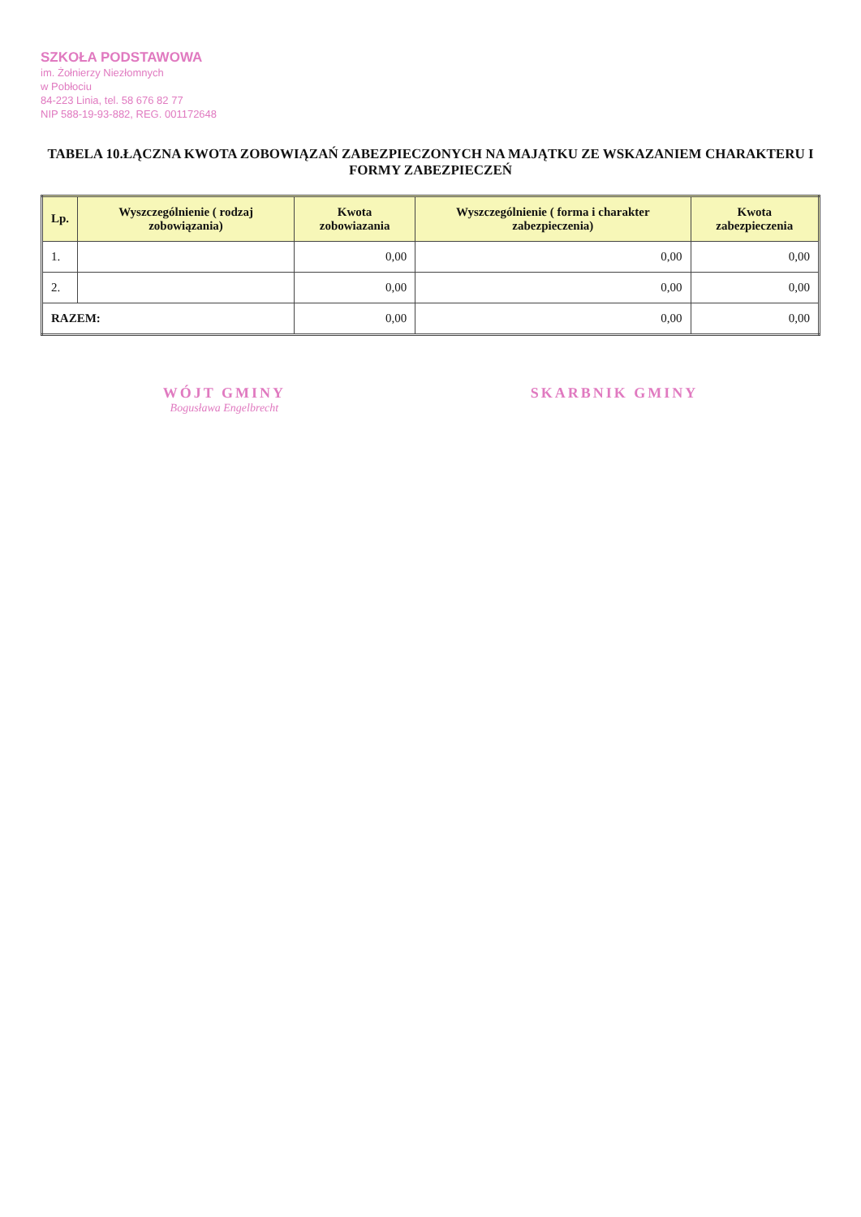SZKOŁA PODSTAWOWA
im. Żołnierzy Niezłomnych
w Pobłociu
84-223 Linia, tel. 58 676 82 77
NIP 588-19-93-882, REG. 001172648
TABELA 10.ŁĄCZNA KWOTA ZOBOWIĄZAŃ ZABEZPIECZONYCH NA MAJĄTKU ZE WSKAZANIEM CHARAKTERU I FORMY ZABEZPIECZEŃ
| Lp. | Wyszczególnienie ( rodzaj zobowiązania) | Kwota zobowiazania | Wyszczególnienie ( forma i charakter zabezpieczenia) | Kwota zabezpieczenia |
| --- | --- | --- | --- | --- |
| 1. | | 0,00 | 0,00 | 0,00 |
| 2. | | 0,00 | 0,00 | 0,00 |
| RAZEM: | | 0,00 | 0,00 | 0,00 |
WÓJT GMINY
Bogusława Engelbrecht
SKARBNIK GMINY